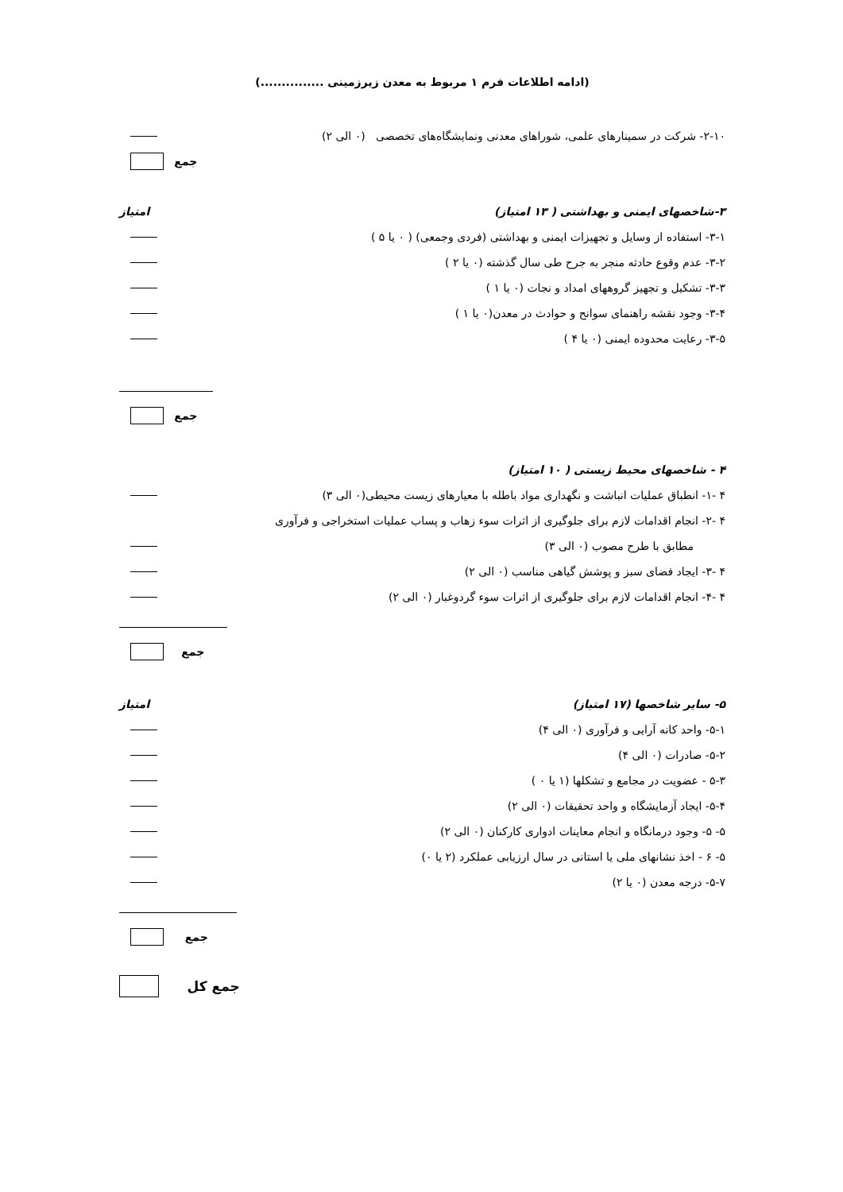(ادامه اطلاعات فرم ۱ مربوط به معدن زیرزمینی ...............)
۲-۱۰- شرکت در سمینارهای علمی، شوراهای معدنی ونمایشگاه‌های تخصصی (۰ الی ۲)
جمع
۳-شاخصهای ایمنی و بهداشتی ( ۱۳ امتیاز) امتیاز
۳-۱- استفاده از وسایل و تجهیزات ایمنی و بهداشتی (فردی وجمعی) ( ۰ یا ۵ )
۳-۲- عدم وقوع حادثه منجر به جرح طی سال گذشته (۰ یا ۲ )
۳-۳- تشکیل و تجهیز گروههای امداد و نجات (۰ یا ۱ )
۳-۴- وجود نقشه راهنمای سوانح و حوادث در معدن(۰ یا ۱ )
۳-۵- رعایت محدوده ایمنی (۰ یا ۴ )
جمع
۴ - شاخصهای محیط زیستی ( ۱۰ امتیاز)
۴ -۱- انطباق عملیات انباشت و نگهداری مواد باطله با معیارهای زیست محیطی(۰ الی ۳)
۴ -۲- انجام اقدامات لازم برای جلوگیری از اثرات سوء زهاب و پساب عملیات استخراجی و فرآوری
مطابق با طرح مصوب (۰ الی ۳)
۴ -۳- ایجاد فضای سبز و پوشش گیاهی مناسب (۰ الی ۲)
۴ -۴- انجام اقدامات لازم برای جلوگیری از اثرات سوء گردوغبار (۰ الی ۲)
جمع
۵- سایر شاخصها (۱۷ امتیاز) امتیاز
۵-۱- واحد کانه آرایی و فرآوری (۰ الی ۴)
۵-۲- صادرات (۰ الی ۴)
۵-۳ - عضویت در مجامع و تشکلها (۱ یا ۰ )
۵-۴- ایجاد آزمایشگاه و واحد تحقیقات (۰ الی ۲)
۵- ۵- وجود درمانگاه و انجام معاینات ادواری کارکنان (۰ الی ۲)
۵- ۶ - اخذ نشانهای ملی یا استانی در سال ارزیابی عملکرد (۲ یا ۰)
۵-۷- درجه معدن (۰ یا ۲)
جمع
جمع کل